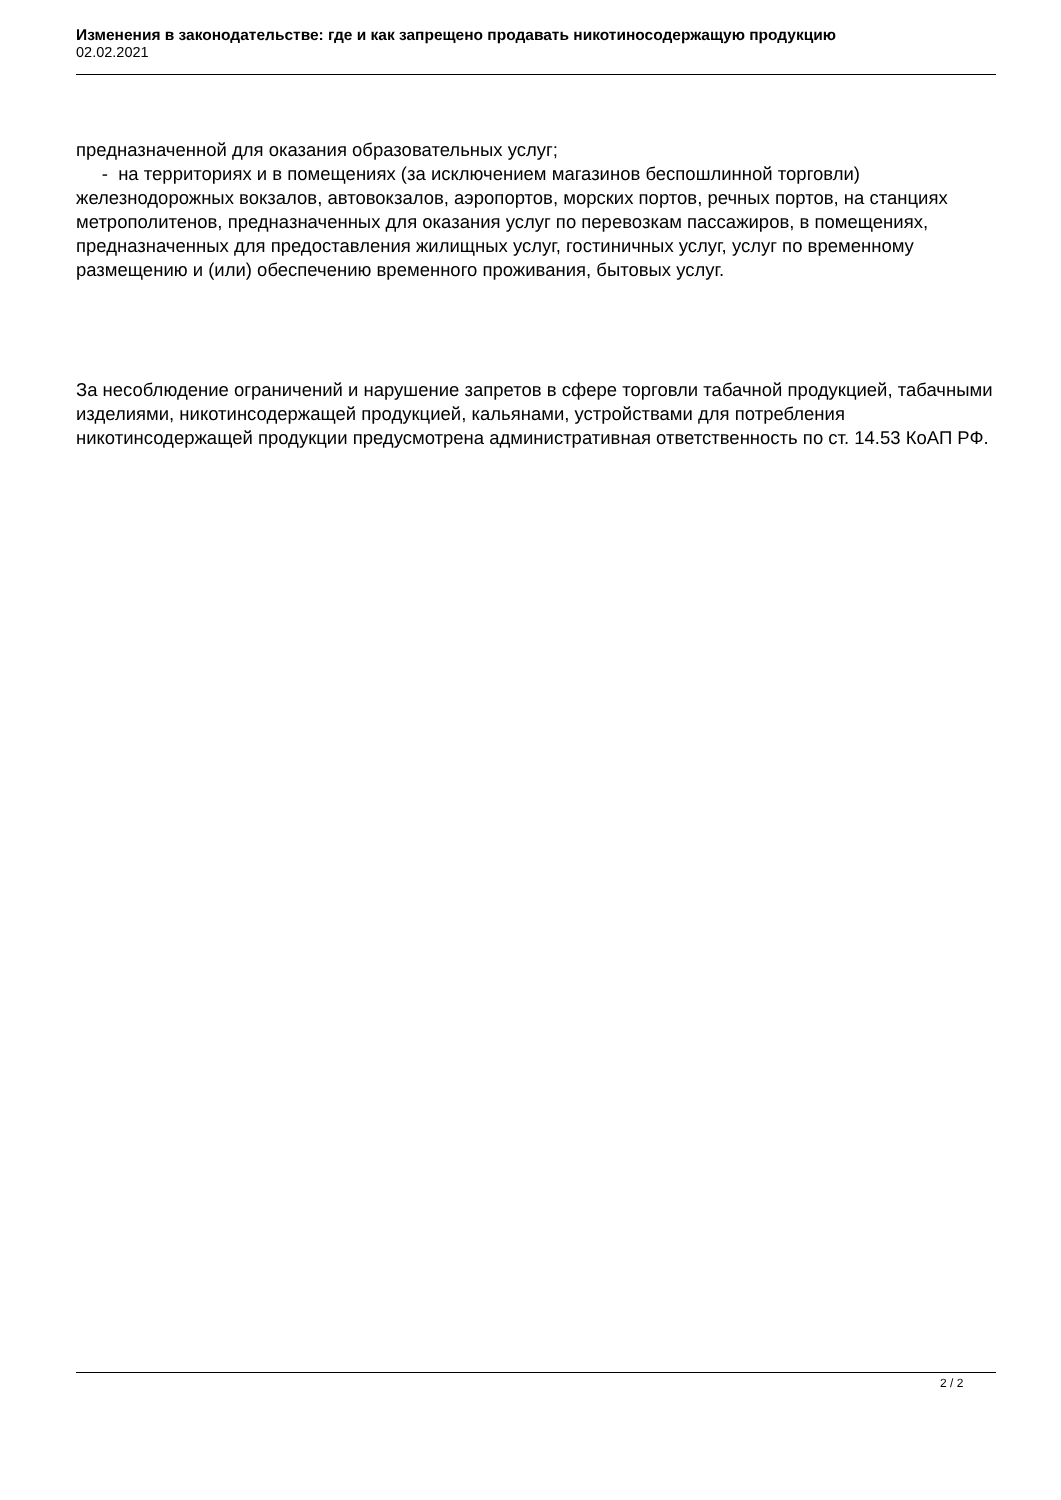Изменения в законодательстве: где и как запрещено продавать никотиносодержащую продукцию
02.02.2021
предназначенной для оказания образовательных услуг;
- на территориях и в помещениях (за исключением магазинов беспошлинной торговли) железнодорожных вокзалов, автовокзалов, аэропортов, морских портов, речных портов, на станциях метрополитенов, предназначенных для оказания услуг по перевозкам пассажиров, в помещениях, предназначенных для предоставления жилищных услуг, гостиничных услуг, услуг по временному размещению и (или) обеспечению временного проживания, бытовых услуг.
За несоблюдение ограничений и нарушение запретов в сфере торговли табачной продукцией, табачными изделиями, никотинсодержащей продукцией, кальянами, устройствами для потребления никотинсодержащей продукции предусмотрена административная ответственность по ст. 14.53 КоАП РФ.
2 / 2